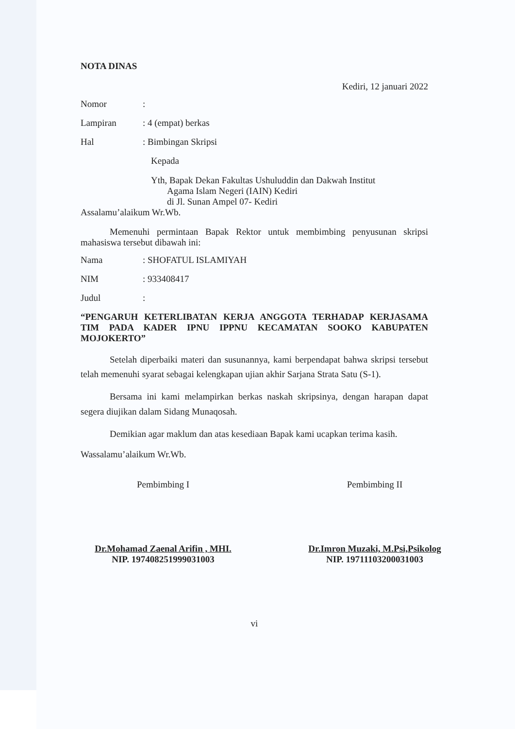NOTA DINAS
Kediri, 12 januari 2022
Nomor:
Lampiran: 4 (empat) berkas
Hal: Bimbingan Skripsi
Kepada
Yth, Bapak Dekan Fakultas Ushuluddin dan Dakwah Institut
Agama Islam Negeri (IAIN) Kediri
di Jl. Sunan Ampel 07- Kediri
Assalamu’alaikum Wr.Wb.
Memenuhi permintaan Bapak Rektor untuk membimbing penyusunan skripsi mahasiswa tersebut dibawah ini:
Nama: SHOFATUL ISLAMIYAH
NIM: 933408417
Judul:
“PENGARUH KETERLIBATAN KERJA ANGGOTA TERHADAP KERJASAMA TIM PADA KADER IPNU IPPNU KECAMATAN SOOKO KABUPATEN MOJOKERTO”
Setelah diperbaiki materi dan susunannya, kami berpendapat bahwa skripsi tersebut telah memenuhi syarat sebagai kelengkapan ujian akhir Sarjana Strata Satu (S-1).
Bersama ini kami melampirkan berkas naskah skripsinya, dengan harapan dapat segera diujikan dalam Sidang Munaqosah.
Demikian agar maklum dan atas kesediaan Bapak kami ucapkan terima kasih.
Wassalamu’alaikum Wr.Wb.
Pembimbing I
Dr.Mohamad Zaenal Arifin , MHI.
NIP. 197408251999031003
Pembimbing II
Dr.Imron Muzaki, M.Psi,Psikolog
NIP. 19711103200031003
vi